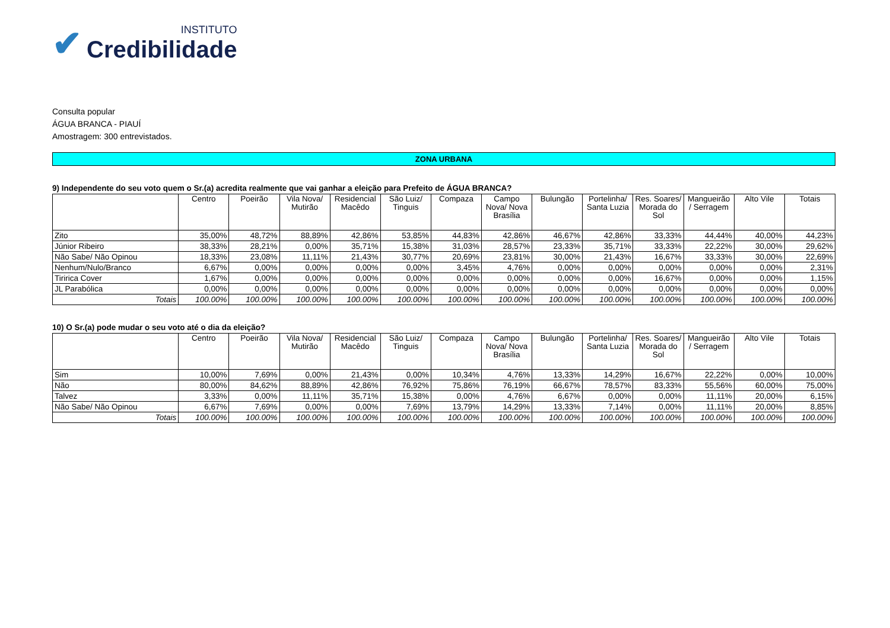✔
INSTITUTO
Credibilidade
Consulta popular
ÁGUA BRANCA - PIAUÍ
Amostragem: 300 entrevistados.
ZONA URBANA
9) Independente do seu voto quem o Sr.(a) acredita realmente que vai ganhar a eleição para Prefeito de ÁGUA BRANCA?
| | Centro | Poeirão | Vila Nova/ Mutirão | Residencial Macêdo | São Luiz/ Tinguis | Compaza | Campo Nova/ Nova Brasília | Bulungão | Portelinha/ Santa Luzia | Res. Soares/ Morada do Sol | Mangueirão / Serragem | Alto Vile | Totais |
| --- | --- | --- | --- | --- | --- | --- | --- | --- | --- | --- | --- | --- | --- |
| Zito | 35,00% | 48,72% | 88,89% | 42,86% | 53,85% | 44,83% | 42,86% | 46,67% | 42,86% | 33,33% | 44,44% | 40,00% | 44,23% |
| Júnior Ribeiro | 38,33% | 28,21% | 0,00% | 35,71% | 15,38% | 31,03% | 28,57% | 23,33% | 35,71% | 33,33% | 22,22% | 30,00% | 29,62% |
| Não Sabe/ Não Opinou | 18,33% | 23,08% | 11,11% | 21,43% | 30,77% | 20,69% | 23,81% | 30,00% | 21,43% | 16,67% | 33,33% | 30,00% | 22,69% |
| Nenhum/Nulo/Branco | 6,67% | 0,00% | 0,00% | 0,00% | 0,00% | 3,45% | 4,76% | 0,00% | 0,00% | 0,00% | 0,00% | 0,00% | 2,31% |
| Tiririca Cover | 1,67% | 0,00% | 0,00% | 0,00% | 0,00% | 0,00% | 0,00% | 0,00% | 0,00% | 16,67% | 0,00% | 0,00% | 1,15% |
| JL Parabólica | 0,00% | 0,00% | 0,00% | 0,00% | 0,00% | 0,00% | 0,00% | 0,00% | 0,00% | 0,00% | 0,00% | 0,00% | 0,00% |
| Totais | 100.00% | 100.00% | 100.00% | 100.00% | 100.00% | 100.00% | 100.00% | 100.00% | 100.00% | 100.00% | 100.00% | 100.00% | 100.00% |
10) O Sr.(a) pode mudar o seu voto até o dia da eleição?
| | Centro | Poeirão | Vila Nova/ Mutirão | Residencial Macêdo | São Luiz/ Tinguis | Compaza | Campo Nova/ Nova Brasília | Bulungão | Portelinha/ Santa Luzia | Res. Soares/ Morada do Sol | Mangueirão / Serragem | Alto Vile | Totais |
| --- | --- | --- | --- | --- | --- | --- | --- | --- | --- | --- | --- | --- | --- |
| Sim | 10,00% | 7,69% | 0,00% | 21,43% | 0,00% | 10,34% | 4,76% | 13,33% | 14,29% | 16,67% | 22,22% | 0,00% | 10,00% |
| Não | 80,00% | 84,62% | 88,89% | 42,86% | 76,92% | 75,86% | 76,19% | 66,67% | 78,57% | 83,33% | 55,56% | 60,00% | 75,00% |
| Talvez | 3,33% | 0,00% | 11,11% | 35,71% | 15,38% | 0,00% | 4,76% | 6,67% | 0,00% | 0,00% | 11,11% | 20,00% | 6,15% |
| Não Sabe/ Não Opinou | 6,67% | 7,69% | 0,00% | 0,00% | 7,69% | 13,79% | 14,29% | 13,33% | 7,14% | 0,00% | 11,11% | 20,00% | 8,85% |
| Totais | 100.00% | 100.00% | 100.00% | 100.00% | 100.00% | 100.00% | 100.00% | 100.00% | 100.00% | 100.00% | 100.00% | 100.00% | 100.00% |